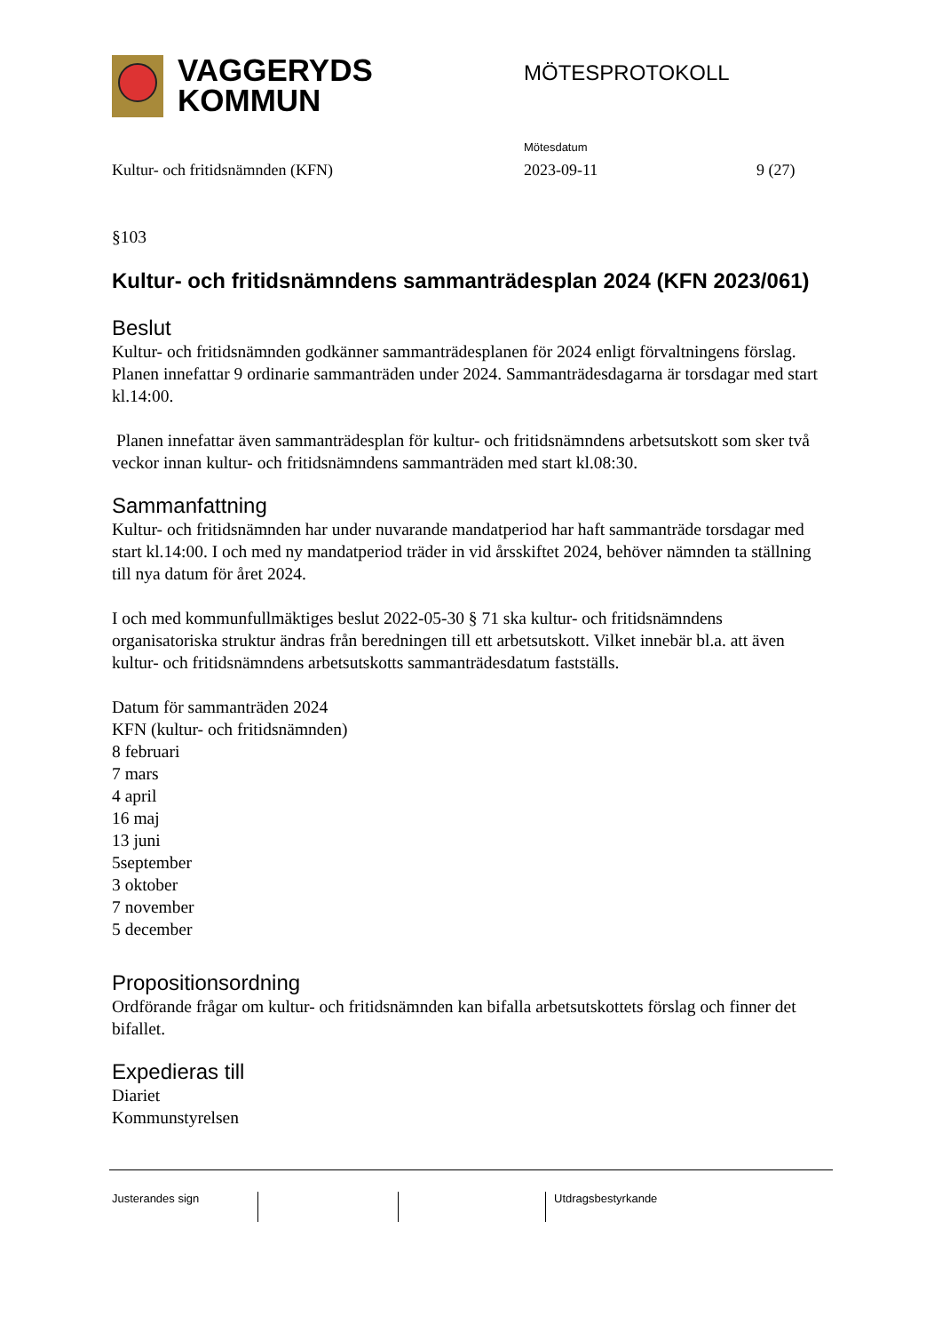VAGGERYDS
KOMMUN
MÖTESPROTOKOLL
Mötesdatum
Kultur- och fritidsnämnden (KFN) 2023-09-11 9 (27)
§103
Kultur- och fritidsnämndens sammanträdesplan 2024 (KFN 2023/061)
Beslut
Kultur- och fritidsnämnden godkänner sammanträdesplanen för 2024 enligt förvaltningens förslag.
Planen innefattar 9 ordinarie sammanträden under 2024. Sammanträdesdagarna är torsdagar med start kl.14:00.
Planen innefattar även sammanträdesplan för kultur- och fritidsnämndens arbetsutskott som sker två veckor innan kultur- och fritidsnämndens sammanträden med start kl.08:30.
Sammanfattning
Kultur- och fritidsnämnden har under nuvarande mandatperiod har haft sammanträde torsdagar med start kl.14:00. I och med ny mandatperiod träder in vid årsskiftet 2024, behöver nämnden ta ställning till nya datum för året 2024.
I och med kommunfullmäktiges beslut 2022-05-30 § 71 ska kultur- och fritidsnämndens organisatoriska struktur ändras från beredningen till ett arbetsutskott. Vilket innebär bl.a. att även kultur- och fritidsnämndens arbetsutskotts sammanträdesdatum fastställs.
Datum för sammanträden 2024
KFN (kultur- och fritidsnämnden)
8 februari
7 mars
4 april
16 maj
13 juni
5september
3 oktober
7 november
5 december
Propositionsordning
Ordförande frågar om kultur- och fritidsnämnden kan bifalla arbetsutskottets förslag och finner det bifallet.
Expedieras till
Diariet
Kommunstyrelsen
Justerandes sign Utdragsbestyrkande